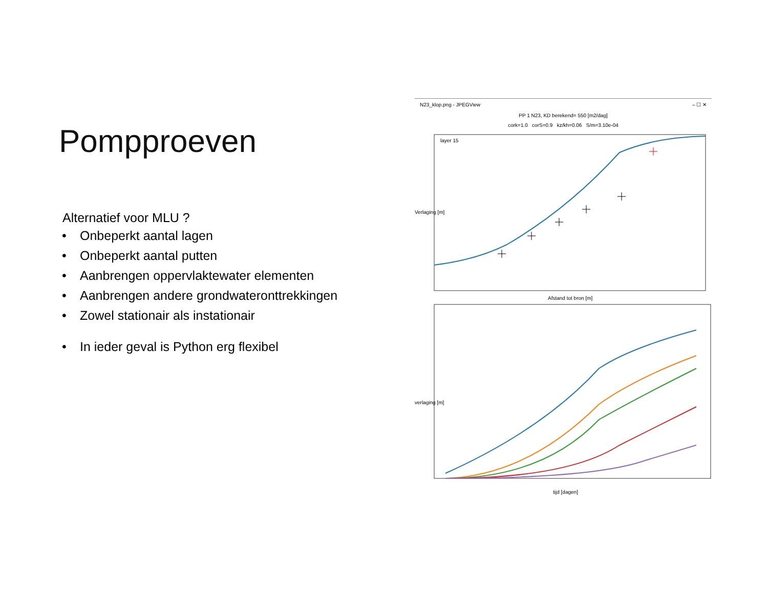Pompproeven
Alternatief voor MLU ?
• Onbeperkt aantal lagen
• Onbeperkt aantal putten
• Aanbrengen oppervlaktewater elementen
• Aanbrengen andere grondwateronttrekkingen
• Zowel stationair als instationair
• In ieder geval is Python erg flexibel
N23_klop.png - JPEGView – ☐ ✕
PP 1 N23, KD berekend= 550 [m2/dag]
cork=1.0 corS=0.9 kz/kh=0.06 S/m=3.10e-04
layer 15
Verlaging [m]
Afstand tot bron [m]
verlaging [m]
tijd [dagen]